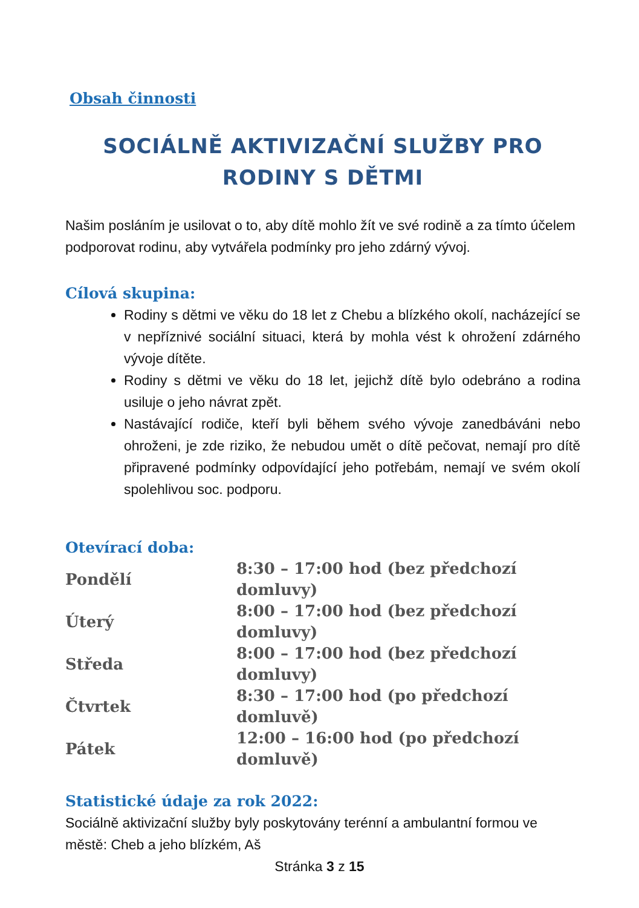Obsah činnosti
SOCIÁLNĚ AKTIVIZAČNÍ SLUŽBY PRO
RODINY S DĚTMI
Našim posláním je usilovat o to, aby dítě mohlo žít ve své rodině a za tímto účelem podporovat rodinu, aby vytvářela podmínky pro jeho zdárný vývoj.
Cílová skupina:
Rodiny s dětmi ve věku do 18 let z Chebu a blízkého okolí, nacházející se v nepříznivé sociální situaci, která by mohla vést k ohrožení zdárného vývoje dítěte.
Rodiny s dětmi ve věku do 18 let, jejichž dítě bylo odebráno a rodina usiluje o jeho návrat zpět.
Nastávající rodiče, kteří byli během svého vývoje zanedbáváni nebo ohroženi, je zde riziko, že nebudou umět o dítě pečovat, nemají pro dítě připravené podmínky odpovídající jeho potřebám, nemají ve svém okolí spolehlivou soc. podporu.
Otevírací doba:
| Pondělí | 8:30 – 17:00 hod (bez předchozí domluvy) |
| Úterý | 8:00 – 17:00 hod (bez předchozí domluvy) |
| Středa | 8:00 – 17:00 hod (bez předchozí domluvy) |
| Čtvrtek | 8:30 – 17:00 hod (po předchozí domluvě) |
| Pátek | 12:00 – 16:00 hod (po předchozí domluvě) |
Statistické údaje za rok 2022:
Sociálně aktivizační služby byly poskytovány terénní a ambulantní formou ve městě: Cheb a jeho blízkém, Aš
Stránka 3 z 15